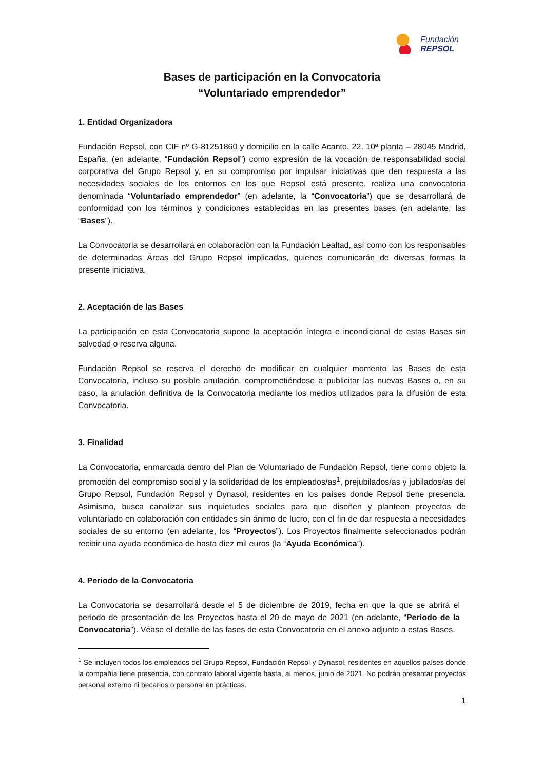Fundación
REPSOL
Bases de participación en la Convocatoria
“Voluntariado emprendedor”
1. Entidad Organizadora
Fundación Repsol, con CIF nº G-81251860 y domicilio en la calle Acanto, 22. 10ª planta – 28045 Madrid, España, (en adelante, “Fundación Repsol”) como expresión de la vocación de responsabilidad social corporativa del Grupo Repsol y, en su compromiso por impulsar iniciativas que den respuesta a las necesidades sociales de los entornos en los que Repsol está presente, realiza una convocatoria denominada “Voluntariado emprendedor” (en adelante, la “Convocatoria”) que se desarrollará de conformidad con los términos y condiciones establecidas en las presentes bases (en adelante, las “Bases”).
La Convocatoria se desarrollará en colaboración con la Fundación Lealtad, así como con los responsables de determinadas Áreas del Grupo Repsol implicadas, quienes comunicarán de diversas formas la presente iniciativa.
2. Aceptación de las Bases
La participación en esta Convocatoria supone la aceptación íntegra e incondicional de estas Bases sin salvedad o reserva alguna.
Fundación Repsol se reserva el derecho de modificar en cualquier momento las Bases de esta Convocatoria, incluso su posible anulación, comprometiéndose a publicitar las nuevas Bases o, en su caso, la anulación definitiva de la Convocatoria mediante los medios utilizados para la difusión de esta Convocatoria.
3. Finalidad
La Convocatoria, enmarcada dentro del Plan de Voluntariado de Fundación Repsol, tiene como objeto la promoción del compromiso social y la solidaridad de los empleados/as<sup>1</sup>, prejubilados/as y jubilados/as del Grupo Repsol, Fundación Repsol y Dynasol, residentes en los países donde Repsol tiene presencia. Asimismo, busca canalizar sus inquietudes sociales para que diseñen y planteen proyectos de voluntariado en colaboración con entidades sin ánimo de lucro, con el fin de dar respuesta a necesidades sociales de su entorno (en adelante, los “Proyectos”). Los Proyectos finalmente seleccionados podrán recibir una ayuda económica de hasta diez mil euros (la “Ayuda Económica”).
4. Periodo de la Convocatoria
La Convocatoria se desarrollará desde el 5 de diciembre de 2019, fecha en que la que se abrirá el periodo de presentación de los Proyectos hasta el 20 de mayo de 2021 (en adelante, “Periodo de la Convocatoria”). Véase el detalle de las fases de esta Convocatoria en el anexo adjunto a estas Bases.
<sup>1</sup> Se incluyen todos los empleados del Grupo Repsol, Fundación Repsol y Dynasol, residentes en aquellos países donde la compañía tiene presencia, con contrato laboral vigente hasta, al menos, junio de 2021. No podrán presentar proyectos personal externo ni becarios o personal en prácticas.
1